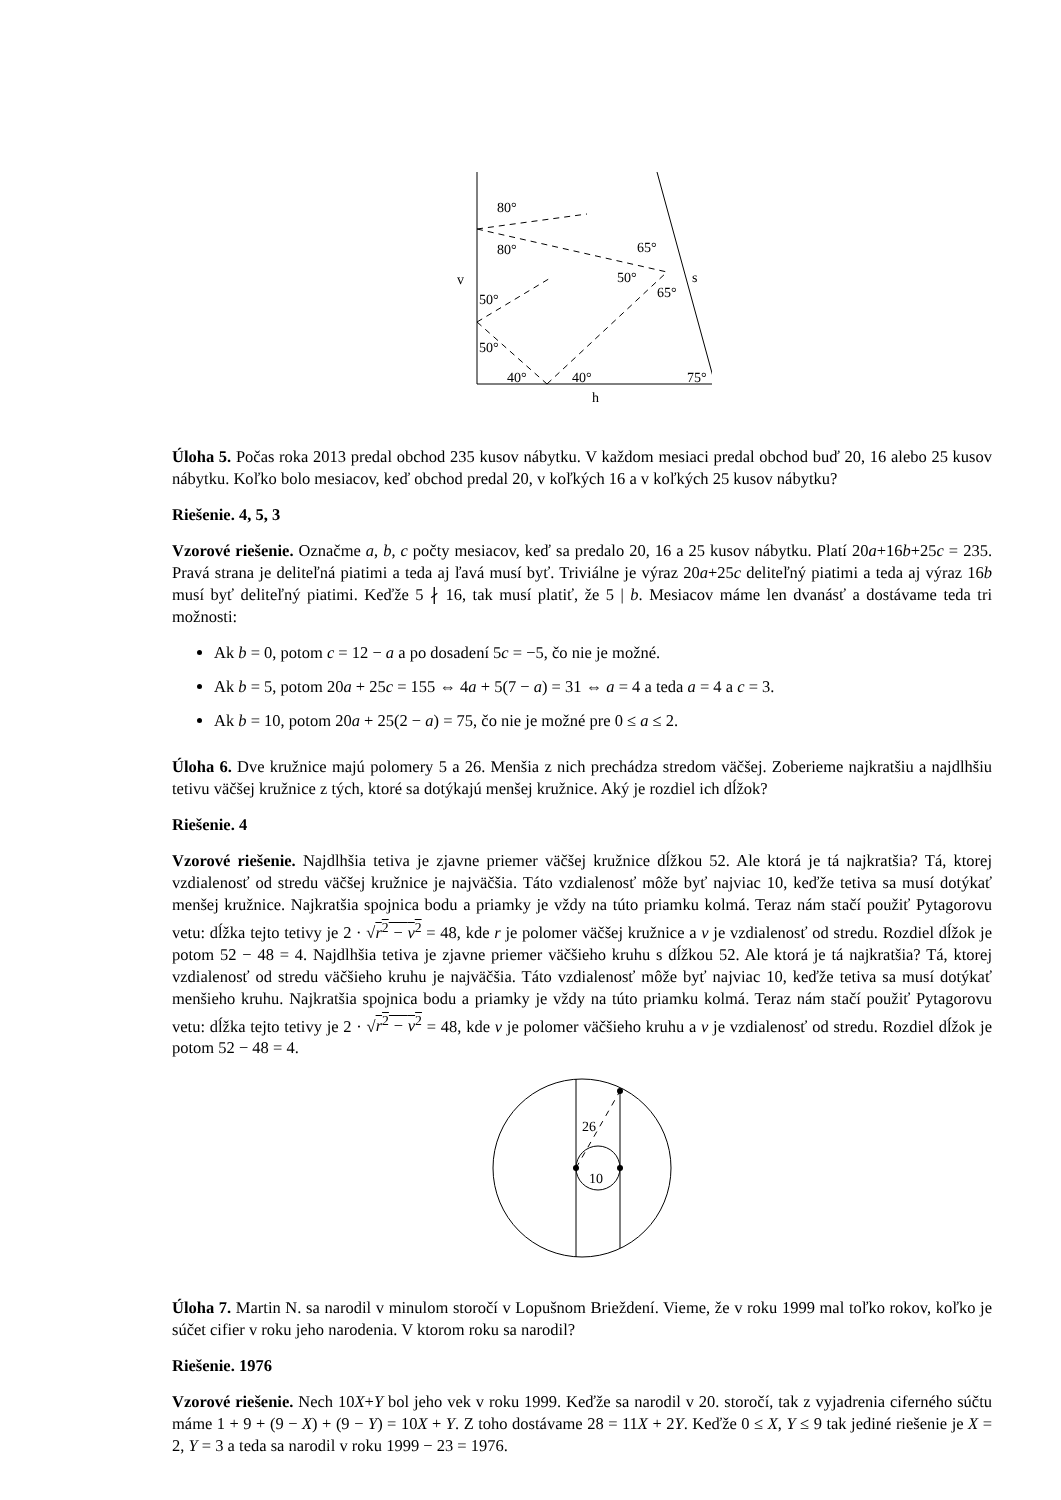80°
80°
v
50°
50°
40°
40°
75°
65°
50°
65°
s
h
Úloha 5. Počas roka 2013 predal obchod 235 kusov nábytku. V každom mesiaci predal obchod buď 20, 16 alebo 25 kusov nábytku. Koľko bolo mesiacov, keď obchod predal 20, v koľkých 16 a v koľkých 25 kusov nábytku?
Riešenie. 4, 5, 3
Vzorové riešenie. Označme a, b, c počty mesiacov, keď sa predalo 20, 16 a 25 kusov nábytku. Platí 20a+16b+25c = 235. Pravá strana je deliteľná piatimi a teda aj ľavá musí byť. Triviálne je výraz 20a+25c deliteľný piatimi a teda aj výraz 16b musí byť deliteľný piatimi. Keďže 5 ∤ 16, tak musí platiť, že 5 | b. Mesiacov máme len dvanásť a dostávame teda tri možnosti:
Ak b = 0, potom c = 12 − a a po dosadení 5c = −5, čo nie je možné.
Ak b = 5, potom 20a + 25c = 155 ⇔ 4a + 5(7 − a) = 31 ⇔ a = 4 a teda a = 4 a c = 3.
Ak b = 10, potom 20a + 25(2 − a) = 75, čo nie je možné pre 0 ≤ a ≤ 2.
Úloha 6. Dve kružnice majú polomery 5 a 26. Menšia z nich prechádza stredom väčšej. Zoberieme najkratšiu a najdlhšiu tetivu väčšej kružnice z tých, ktoré sa dotýkajú menšej kružnice. Aký je rozdiel ich dĺžok?
Riešenie. 4
Vzorové riešenie. Najdlhšia tetiva je zjavne priemer väčšej kružnice dĺžkou 52. Ale ktorá je tá najkratšia? Tá, ktorej vzdialenosť od stredu väčšej kružnice je najväčšia. Táto vzdialenosť môže byť najviac 10, keďže tetiva sa musí dotýkať menšej kružnice. Najkratšia spojnica bodu a priamky je vždy na túto priamku kolmá. Teraz nám stačí použiť Pytagorovu vetu: dĺžka tejto tetivy je 2 · √r<sup>2</sup> − v<sup>2</sup> = 48, kde r je polomer väčšej kružnice a v je vzdialenosť od stredu. Rozdiel dĺžok je potom 52 − 48 = 4. Najdlhšia tetiva je zjavne priemer väčšieho kruhu s dĺžkou 52. Ale ktorá je tá najkratšia? Tá, ktorej vzdialenosť od stredu väčšieho kruhu je najväčšia. Táto vzdialenosť môže byť najviac 10, keďže tetiva sa musí dotýkať menšieho kruhu. Najkratšia spojnica bodu a priamky je vždy na túto priamku kolmá. Teraz nám stačí použiť Pytagorovu vetu: dĺžka tejto tetivy je 2 · √r<sup>2</sup> − v<sup>2</sup> = 48, kde v je polomer väčšieho kruhu a v je vzdialenosť od stredu. Rozdiel dĺžok je potom 52 − 48 = 4.
26
10
Úloha 7. Martin N. sa narodil v minulom storočí v Lopušnom Brieždení. Vieme, že v roku 1999 mal toľko rokov, koľko je súčet cifier v roku jeho narodenia. V ktorom roku sa narodil?
Riešenie. 1976
Vzorové riešenie. Nech 10X+Y bol jeho vek v roku 1999. Keďže sa narodil v 20. storočí, tak z vyjadrenia ciferného súčtu máme 1 + 9 + (9 − X) + (9 − Y) = 10X + Y. Z toho dostávame 28 = 11X + 2Y. Keďže 0 ≤ X, Y ≤ 9 tak jediné riešenie je X = 2, Y = 3 a teda sa narodil v roku 1999 − 23 = 1976.